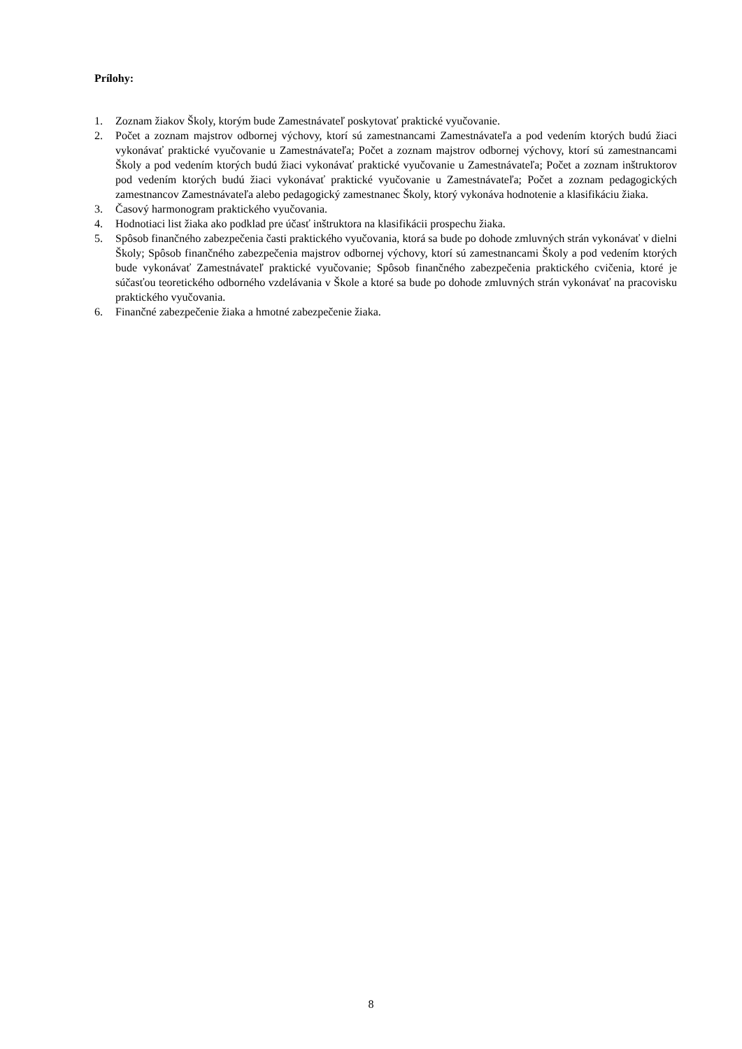Prílohy:
1. Zoznam žiakov Školy, ktorým bude Zamestnávateľ poskytovať praktické vyučovanie.
2. Počet a zoznam majstrov odbornej výchovy, ktorí sú zamestnancami Zamestnávateľa a pod vedením ktorých budú žiaci vykonávať praktické vyučovanie u Zamestnávateľa; Počet a zoznam majstrov odbornej výchovy, ktorí sú zamestnancami Školy a pod vedením ktorých budú žiaci vykonávať praktické vyučovanie u Zamestnávateľa; Počet a zoznam inštruktorov pod vedením ktorých budú žiaci vykonávať praktické vyučovanie u Zamestnávateľa; Počet a zoznam pedagogických zamestnancov Zamestnávateľa alebo pedagogický zamestnanec Školy, ktorý vykonáva hodnotenie a klasifikáciu žiaka.
3. Časový harmonogram praktického vyučovania.
4. Hodnotiaci list žiaka ako podklad pre účasť inštruktora na klasifikácii prospechu žiaka.
5. Spôsob finančného zabezpečenia časti praktického vyučovania, ktorá sa bude po dohode zmluvných strán vykonávať v dielni Školy; Spôsob finančného zabezpečenia majstrov odbornej výchovy, ktorí sú zamestnancami Školy a pod vedením ktorých bude vykonávať Zamestnávateľ praktické vyučovanie; Spôsob finančného zabezpečenia praktického cvičenia, ktoré je súčasťou teoretického odborného vzdelávania v Škole a ktoré sa bude po dohode zmluvných strán vykonávať na pracovisku praktického vyučovania.
6. Finančné zabezpečenie žiaka a hmotné zabezpečenie žiaka.
8